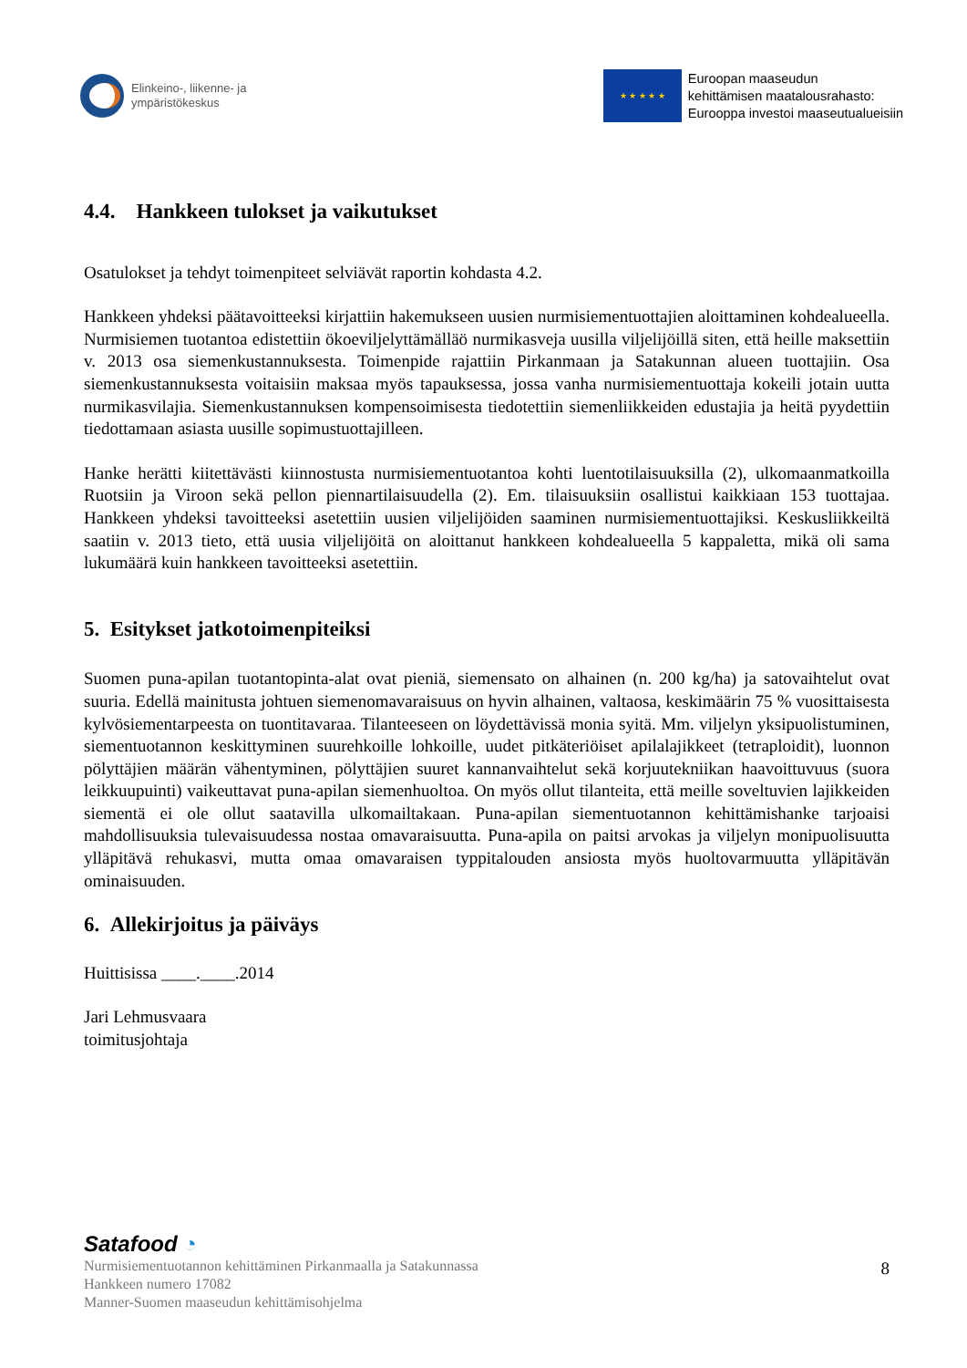Elinkeino-, liikenne- ja
ympäristökeskus
★ ★ ★ ★ ★
Euroopan maaseudun
kehittämisen maatalousrahasto:
Eurooppa investoi maaseutualueisiin
4.4. Hankkeen tulokset ja vaikutukset
Osatulokset ja tehdyt toimenpiteet selviävät raportin kohdasta 4.2.
Hankkeen yhdeksi päätavoitteeksi kirjattiin hakemukseen uusien nurmisiementuottajien aloittaminen kohdealueella. Nurmisiemen tuotantoa edistettiin ökoeviljelyttämälläö nurmikasveja uusilla viljelijöillä siten, että heille maksettiin v. 2013 osa siemenkustannuksesta. Toimenpide rajattiin Pirkanmaan ja Satakunnan alueen tuottajiin. Osa siemenkustannuksesta voitaisiin maksaa myös tapauksessa, jossa vanha nurmisiementuottaja kokeili jotain uutta nurmikasvilajia. Siemenkustannuksen kompensoimisesta tiedotettiin siemenliikkeiden edustajia ja heitä pyydettiin tiedottamaan asiasta uusille sopimustuottajilleen.
Hanke herätti kiitettävästi kiinnostusta nurmisiementuotantoa kohti luentotilaisuuksilla (2), ulkomaanmatkoilla Ruotsiin ja Viroon sekä pellon piennartilaisuudella (2). Em. tilaisuuksiin osallistui kaikkiaan 153 tuottajaa. Hankkeen yhdeksi tavoitteeksi asetettiin uusien viljelijöiden saaminen nurmisiementuottajiksi. Keskusliikkeiltä saatiin v. 2013 tieto, että uusia viljelijöitä on aloittanut hankkeen kohdealueella 5 kappaletta, mikä oli sama lukumäärä kuin hankkeen tavoitteeksi asetettiin.
5. Esitykset jatkotoimenpiteiksi
Suomen puna-apilan tuotantopinta-alat ovat pieniä, siemensato on alhainen (n. 200 kg/ha) ja satovaihtelut ovat suuria. Edellä mainitusta johtuen siemenomavaraisuus on hyvin alhainen, valtaosa, keskimäärin 75 % vuosittaisesta kylvösiementarpeesta on tuontitavaraa. Tilanteeseen on löydettävissä monia syitä. Mm. viljelyn yksipuolistuminen, siementuotannon keskittyminen suurehkoille lohkoille, uudet pitkäteriöiset apilalajikkeet (tetraploidit), luonnon pölyttäjien määrän vähentyminen, pölyttäjien suuret kannanvaihtelut sekä korjuutekniikan haavoittuvuus (suora leikkuupuinti) vaikeuttavat puna-apilan siemenhuoltoa. On myös ollut tilanteita, että meille soveltuvien lajikkeiden siementä ei ole ollut saatavilla ulkomailtakaan. Puna-apilan siementuotannon kehittämishanke tarjoaisi mahdollisuuksia tulevaisuudessa nostaa omavaraisuutta. Puna-apila on paitsi arvokas ja viljelyn monipuolisuutta ylläpitävä rehukasvi, mutta omaa omavaraisen typpitalouden ansiosta myös huoltovarmuutta ylläpitävän ominaisuuden.
6. Allekirjoitus ja päiväys
Huittisissa ____.____.2014
Jari Lehmusvaara
toimitusjohtaja
Satafood ◔
8
Nurmisiementuotannon kehittäminen Pirkanmaalla ja Satakunnassa
Hankkeen numero 17082
Manner-Suomen maaseudun kehittämisohjelma